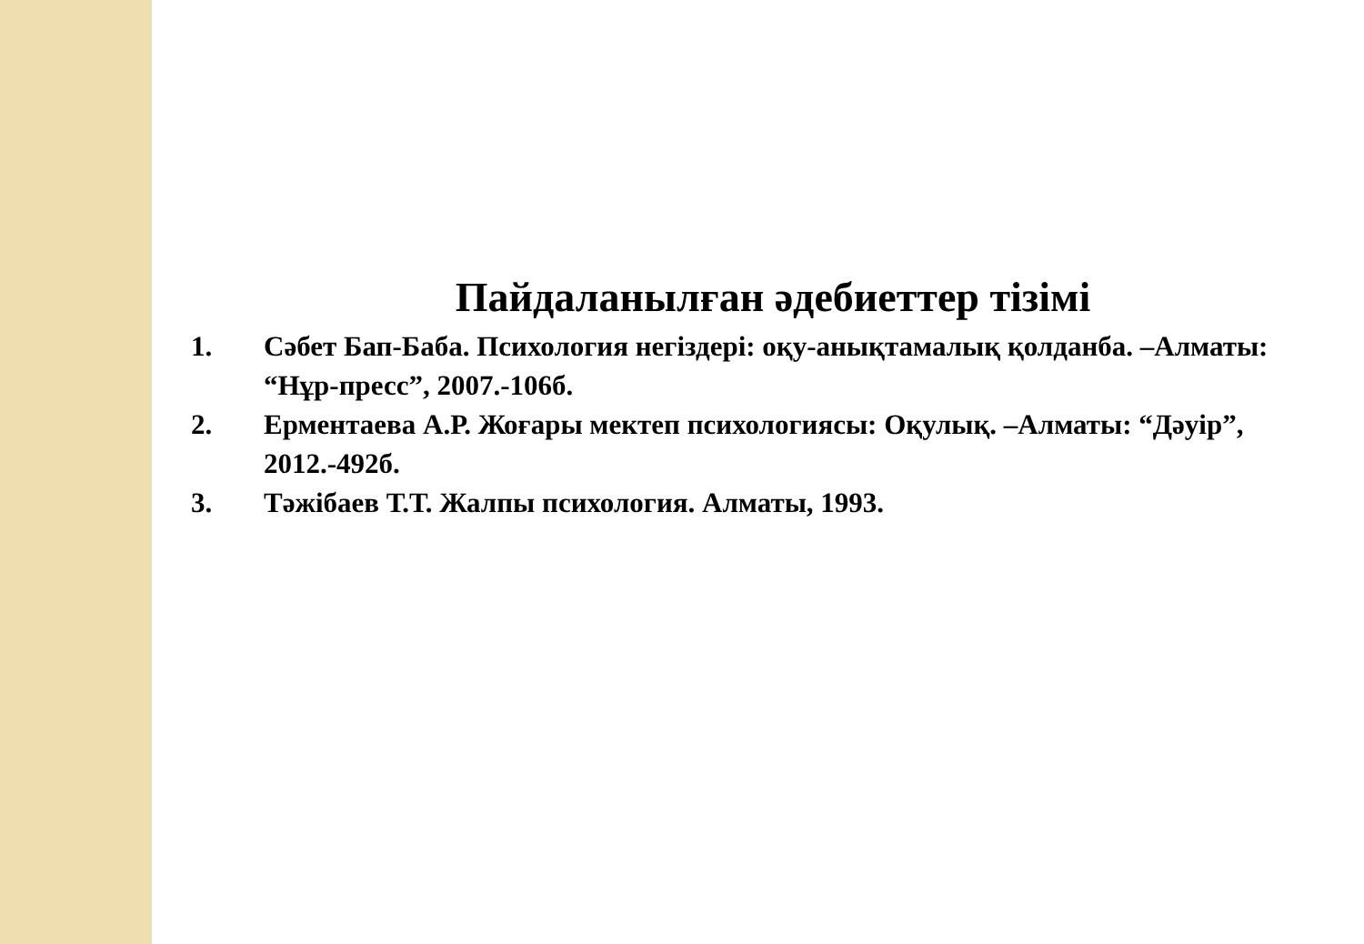Пайдаланылған әдебиеттер тізімі
1. Сәбет Бап-Баба. Психология негіздері: оқу-анықтамалық қолданба. –Алматы: “Нұр-пресс”, 2007.-106б.
2. Ерментаева А.Р. Жоғары мектеп психологиясы: Оқулық. –Алматы: “Дәуір”, 2012.-492б.
3. Тәжібаев Т.Т. Жалпы психология. Алматы, 1993.